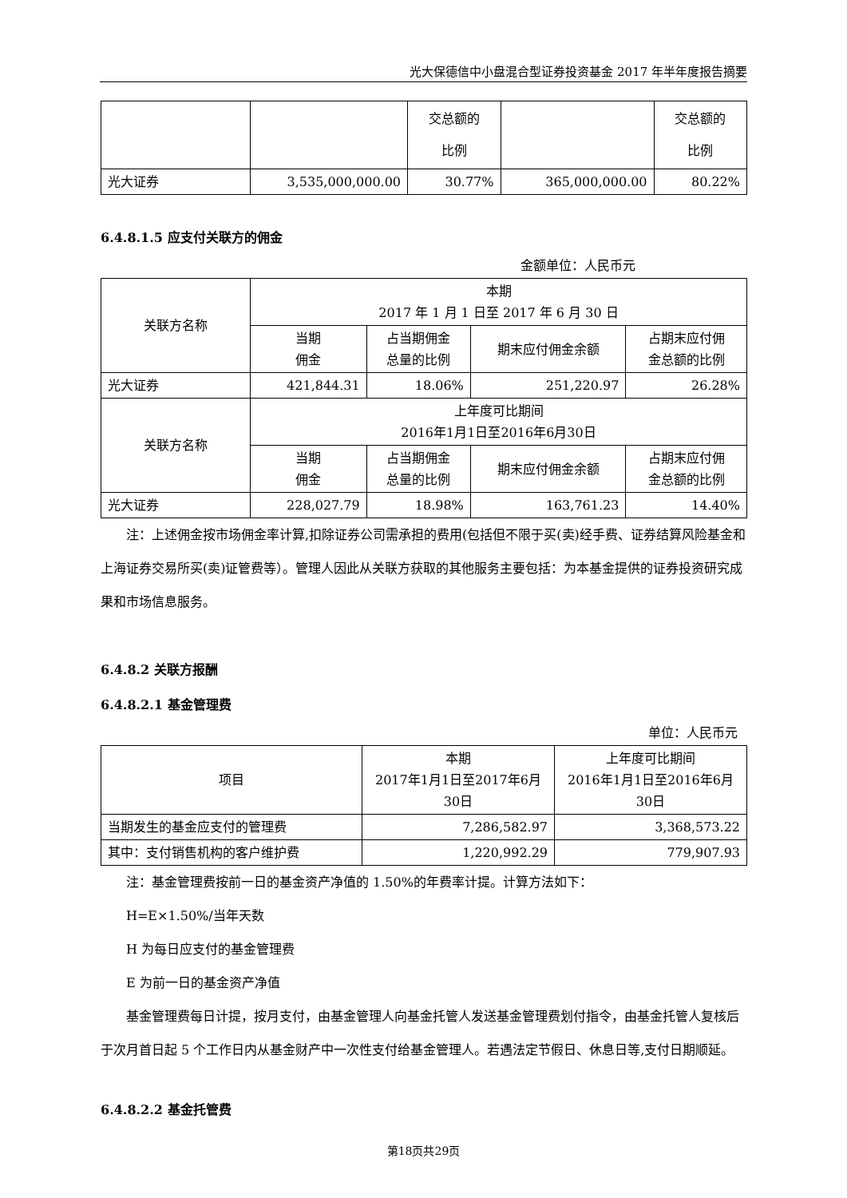光大保德信中小盘混合型证券投资基金 2017 年半年度报告摘要
| | | 交总额的 比例 | | 交总额的 比例 |
| 光大证券 | 3,535,000,000.00 | 30.77% | 365,000,000.00 | 80.22% |
6.4.8.1.5 应支付关联方的佣金
金额单位：人民币元
| 关联方名称 | 本期 2017 年 1 月 1 日至 2017 年 6 月 30 日 | | | |
| | 当期 佣金 | 占当期佣金 总量的比例 | 期末应付佣金余额 | 占期末应付佣 金总额的比例 |
| 光大证券 | 421,844.31 | 18.06% | 251,220.97 | 26.28% |
| 关联方名称 | 上年度可比期间 2016年1月1日至2016年6月30日 | | | |
| | 当期 佣金 | 占当期佣金 总量的比例 | 期末应付佣金余额 | 占期末应付佣 金总额的比例 |
| 光大证券 | 228,027.79 | 18.98% | 163,761.23 | 14.40% |
注：上述佣金按市场佣金率计算,扣除证券公司需承担的费用(包括但不限于买(卖)经手费、证券结算风险基金和上海证券交易所买(卖)证管费等）。管理人因此从关联方获取的其他服务主要包括：为本基金提供的证券投资研究成果和市场信息服务。
6.4.8.2 关联方报酬
6.4.8.2.1 基金管理费
单位：人民币元
| 项目 | 本期 2017年1月1日至2017年6月 30日 | 上年度可比期间 2016年1月1日至2016年6月 30日 |
| 当期发生的基金应支付的管理费 | 7,286,582.97 | 3,368,573.22 |
| 其中：支付销售机构的客户维护费 | 1,220,992.29 | 779,907.93 |
注：基金管理费按前一日的基金资产净值的 1.50%的年费率计提。计算方法如下：
H=E×1.50%/当年天数
H 为每日应支付的基金管理费
E 为前一日的基金资产净值
基金管理费每日计提，按月支付，由基金管理人向基金托管人发送基金管理费划付指令，由基金托管人复核后于次月首日起 5 个工作日内从基金财产中一次性支付给基金管理人。若遇法定节假日、休息日等,支付日期顺延。
6.4.8.2.2 基金托管费
第18页共29页